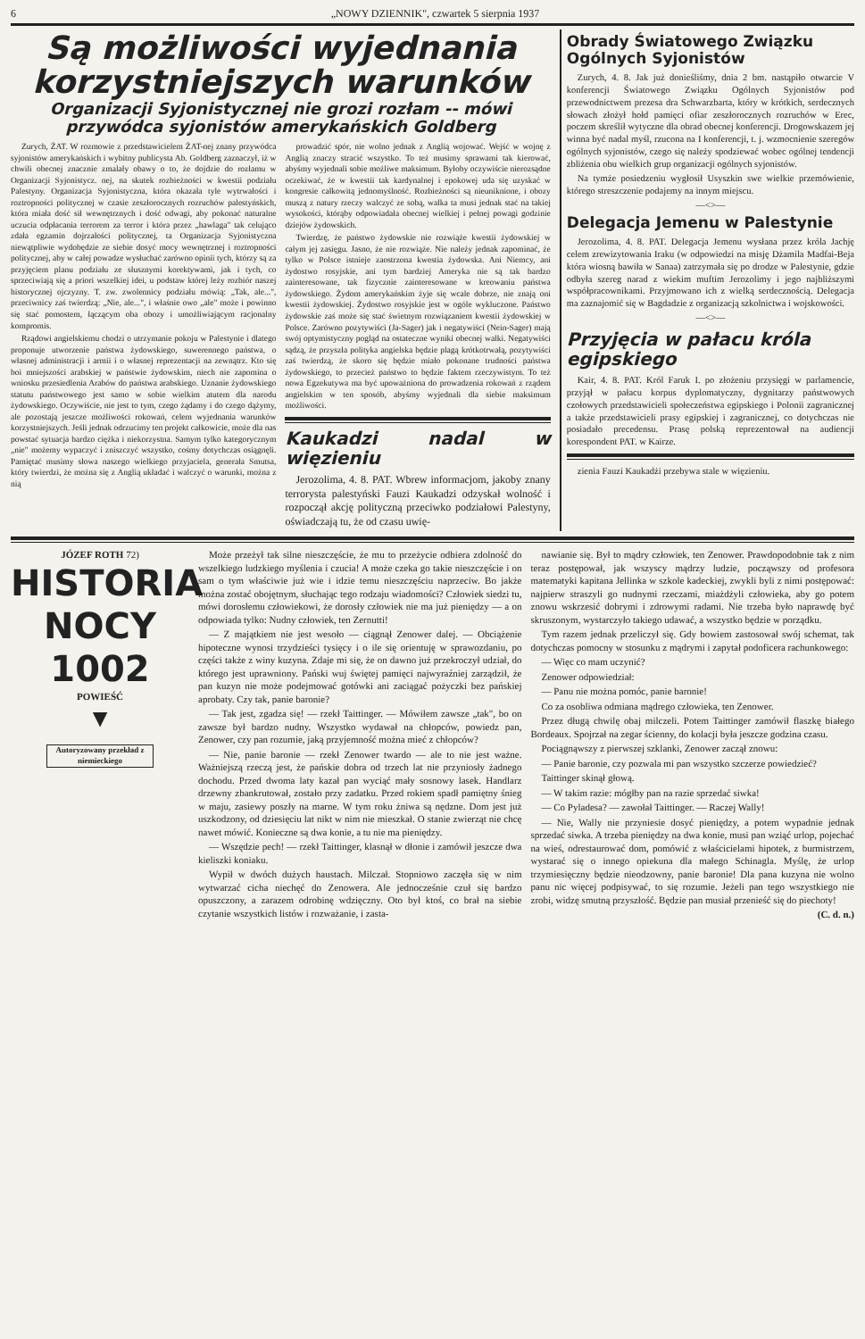6 „NOWY DZIENNIK", czwartek 5 sierpnia 1937
Są możliwości wyjednania korzystniejszych warunków
Organizacji Syjonistycznej nie grozi rozłam -- mówi przywódca syjonistów amerykańskich Goldberg
Zurych, ŻAT. W rozmowie z przedstawicielem ŻAT-nej znany przywódca syjonistów amerykańskich i wybitny publicysta Ab. Goldberg zaznaczył, iż w chwili obecnej znacznie zmalały obawy o to, że dojdzie do rozłamu w Organizacji Syjonistycz. nej, na skutek rozbieżności w kwestii podziału Palestyny. Organizacja Syjonistyczna, która okazała tyle wytrwałości i roztropności politycznej w czasie zeszłorocznych rozruchów palestyńskich, która miała dość sił wewnętrznych i dość odwagi, aby pokonać naturalne uczucia odpłacania terrorem za terror i która przez „hawlaga" tak celująco zdała egzamin dojrzałości politycznej, ta Organizacja Syjonistyczna niewątpliwie wydobędzie ze siebie dosyć mocy wewnętrznej i roztropności politycznej, aby w całej powadze wysłuchać zarówno opinii tych, którzy są za przyjęciem planu podziału ze słusznymi korektywami, jak i tych, co sprzeciwiają się a priori wszelkiej idei, u podstaw której leży rozbiór naszej historycznej ojczyzny. T. zw. zwolennicy podziału mówią: „Tak, ale...", przeciwnicy zaś twierdzą: „Nie, ale...", i właśnie owo „ale" może i powinno się stać pomostem, łączącym oba obozy i umożliwiającym racjonalny kompromis.
Rządowi angielskiemu chodzi o utrzymanie pokoju w Palestynie i dlatego proponuje utworzenie państwa żydowskiego, suwerennego państwa, o własnej administracji i armii i o własnej reprezentacji na zewnątrz. Kto się boi mniejszości arabskiej w państwie żydowskim, niech nie zapomina o wniosku przesiedlenia Arabów do państwa arabskiego. Uznanie żydowskiego statutu państwowego jest samo w sobie wielkim atutem dla narodu żydowskiego. Oczywiście, nie jest to tym, czego żądamy i do czego dążymy, ale pozostają jeszcze możliwości rokowań, celem wyjednania warunków korzystniejszych. Jeśli jednak odrzucimy ten projekt całkowicie, może dla nas powstać sytuacja bardzo ciężka i niekorzystna. Samym tylko kategorycznym „nie" możemy wypaczyć i zniszczyć wszystko, cośmy dotychczas osiągnęli. Pamiętać musimy słowa naszego wielkiego przyjaciela, generała Smutsa, który twierdzi, że można się z Anglią układać i walczyć o warunki, można z nią
prowadzić spór, nie wolno jednak z Anglią wojować. Wejść w wojnę z Anglią znaczy stracić wszystko. To też musimy sprawami tak kierować, abyśmy wyjednali sobie możliwe maksimum. Byłoby oczywiście nierozsądne oczekiwać, że w kwestii tak kardynalnej i epokowej uda się uzyskać w kongresie całkowitą jednomyślność. Rozbieżności są nieuniknione, i obozy muszą z natury rzeczy walczyć ze sobą, walka ta musi jednak stać na takiej wysokości, którąby odpowiadała obecnej wielkiej i pełnej powagi godzinie dziejów żydowskich.
Twierdzę, że państwo żydowskie nie rozwiąże kwestii żydowskiej w całym jej zasięgu. Jasno, że nie rozwiąże. Nie należy jednak zapominać, że tylko w Polsce istnieje zaostrzona kwestia żydowska. Ani Niemcy, ani żydostwo rosyjskie, ani tym bardziej Ameryka nie są tak bardzo zainteresowane, tak fizycznie zainteresowane w kreowaniu państwa żydowskiego. Żydom amerykańskim żyje się wcale dobrze, nie znają oni kwestii żydowskiej. Żydostwo rosyjskie jest w ogóle wykluczone. Państwo żydowskie zaś może się stać świetnym rozwiązaniem kwestii żydowskiej w Polsce. Zarówno pozytywiści (Ja-Sager) jak i negatywiści (Nein-Sager) mają swój optymistyczny pogląd na ostateczne wyniki obecnej walki. Negatywiści sądzą, że przyszła polityka angielska będzie plagą krótkotrwałą, pozytywiści zaś twierdzą, że skoro się będzie miało pokonane trudności państwa żydowskiego, to przecież państwo to będzie faktem rzeczywistym. To też nowa Egzekutywa ma być upoważniona do prowadzenia rokowań z rządem angielskim w ten sposób, abyśmy wyjednali dla siebie maksimum możliwości.
Kaukadzi nadal w więzieniu
Jerozolima, 4. 8. PAT. Wbrew informacjom, jakoby znany terrorysta palestyński Fauzi Kaukadzi odzyskał wolność i rozpoczął akcję polityczną przeciwko podziałowi Palestyny, oświadczają tu, że od czasu uwię-
Obrady Światowego Związku Ogólnych Syjonistów
Zurych, 4. 8. Jak już donieśliśmy, dnia 2 bm. nastąpiło otwarcie V konferencji Światowego Związku Ogólnych Syjonistów pod przewodnictwem prezesa dra Schwarzbarta, który w krótkich, serdecznych słowach złożył hołd pamięci ofiar zeszłorocznych rozruchów w Erec, poczem skreślił wytyczne dla obrad obecnej konferencji. Drogowskazem jej winna być nadal myśl, rzucona na I konferencji, t. j. wzmocnienie szeregów ogólnych syjonistów, czego się należy spodziewać wobec ogólnej tendencji zbliżenia obu wielkich grup organizacji ogólnych syjonistów.
Na tymże posiedzeniu wygłosił Usyszkin swe wielkie przemówienie, którego streszczenie podajemy na innym miejscu.
—<>—
Delegacja Jemenu w Palestynie
Jerozolima, 4. 8. PAT. Delegacja Jemenu wysłana przez króla Jachję celem zrewizytowania Iraku (w odpowiedzi na misję Dżamila Madfai-Beja która wiosną bawiła w Sanaa) zatrzymała się po drodze w Palestynie, gdzie odbyła szereg narad z wiekim muftim Jerozolimy i jego najbliższymi współpracownikami. Przyjmowano ich z wielką serdecznością. Delegacja ma zaznajomić się w Bagdadzie z organizacją szkolnictwa i wojskowości.
—<>—
Przyjęcia w pałacu króla egipskiego
Kair, 4. 8. PAT. Król Faruk I. po złożeniu przysięgi w parlamencie, przyjął w pałacu korpus dyplomatyczny, dygnitarzy państwowych czołowych przedstawicieli społeczeństwa egipskiego i Polonii zagranicznej a także przedstawicieli prasy egipskiej i zagranicznej, co dotychczas nie posiadało precedensu. Prasę polską reprezentował na audiencji korespondent PAT. w Kairze.
zienia Fauzi Kaukadżi przebywa stale w więzieniu.
JÓZEF ROTH 72)
HISTORIA
NOCY
1002
POWIEŚĆ
▼
Autoryzowany przekład z niemieckiego
Może przeżył tak silne nieszczęście, że mu to przeżycie odbiera zdolność do wszelkiego ludzkiego myślenia i czucia! A może czeka go takie nieszczęście i on sam o tym właściwie już wie i idzie temu nieszczęściu naprzeciw. Bo jakże można zostać obojętnym, słuchając tego rodzaju wiadomości? Człowiek siedzi tu, mówi dorosłemu człowiekowi, że dorosły człowiek nie ma już pieniędzy — a on odpowiada tylko: Nudny człowiek, ten Zernutti!
— Z majątkiem nie jest wesoło — ciągnął Zenower dalej. — Obciążenie hipoteczne wynosi trzydzieści tysięcy i o ile się orientuję w sprawozdaniu, po części także z winy kuzyna. Zdaje mi się, że on dawno już przekroczył udział, do którego jest uprawniony. Pański wuj świętej pamięci najwyraźniej zarządził, że pan kuzyn nie może podejmować gotówki ani zaciągać pożyczki bez pańskiej aprobaty. Czy tak, panie baronie?
— Tak jest, zgadza się! — rzekł Taittinger. — Mówiłem zawsze „tak", bo on zawsze był bardzo nudny. Wszystko wydawał na chłopców, powiedz pan, Zenower, czy pan rozumie, jaką przyjemność można mieć z chłopców?
— Nie, panie baronie — rzekł Zenower twardo — ale to nie jest ważne. Ważniejszą rzeczą jest, że pańskie dobra od trzech lat nie przyniosły żadnego dochodu. Przed dwoma laty kazał pan wyciąć mały sosnowy lasek. Handlarz drzewny zbankrutował, zostało przy zadatku. Przed rokiem spadł pamiętny śnieg w maju, zasiewy poszły na marne. W tym roku żniwa są nędzne. Dom jest już uszkodzony, od dziesięciu lat nikt w nim nie mieszkał. O stanie zwierząt nie chcę nawet mówić. Konieczne są dwa konie, a tu nie ma pieniędzy.
— Wszędzie pech! — rzekł Taittinger, klasnął w dłonie i zamówił jeszcze dwa kieliszki koniaku.
Wypił w dwóch dużych haustach. Milczał. Stopniowo zaczęła się w nim wytwarzać cicha niechęć do Zenowera. Ale jednocześnie czuł się bardzo opuszczony, a zarazem odrobinę wdzięczny. Oto był ktoś, co brał na siebie czytanie wszystkich listów i rozważanie, i zasta-
nawianie się. Był to mądry człowiek, ten Zenower. Prawdopodobnie tak z nim teraz postępował, jak wszyscy mądrzy ludzie, począwszy od profesora matematyki kapitana Jellinka w szkole kadeckiej, zwykli byli z nimi postępować: najpierw straszyli go nudnymi rzeczami, miażdżyli człowieka, aby go potem znowu wskrzesić dobrymi i zdrowymi radami. Nie trzeba było naprawdę być skruszonym, wystarczyło takiego udawać, a wszystko będzie w porządku.
Tym razem jednak przeliczył się. Gdy bowiem zastosował swój schemat, tak dotychczas pomocny w stosunku z mądrymi i zapytał podoficera rachunkowego:
— Więc co mam uczynić?
Zenower odpowiedział:
— Panu nie można pomóc, panie baronie!
Co za osobliwa odmiana mądrego człowieka, ten Zenower.
Przez długą chwilę obaj milczeli. Potem Taittinger zamówił flaszkę białego Bordeaux. Spojrzał na zegar ścienny, do kolacji była jeszcze godzina czasu.
Pociągnąwszy z pierwszej szklanki, Zenower zaczął znowu:
— Panie baronie, czy pozwala mi pan wszystko szczerze powiedzieć?
Taittinger skinął głową.
— W takim razie: mógłby pan na razie sprzedać siwka!
— Co Pyladesa? — zawołał Taittinger. — Raczej Wally!
— Nie, Wally nie przyniesie dosyć pieniędzy, a potem wypadnie jednak sprzedać siwka. A trzeba pieniędzy na dwa konie, musi pan wziąć urlop, pojechać na wieś, odrestaurować dom, pomówić z właścicielami hipotek, z burmistrzem, wystarać się o innego opiekuna dla małego Schinagla. Myślę, że urlop trzymiesięczny będzie nieodzowny, panie baronie! Dla pana kuzyna nie wolno panu nic więcej podpisywać, to się rozumie. Jeżeli pan tego wszystkiego nie zrobi, widzę smutną przyszłość. Będzie pan musiał przenieść się do piechoty!
(C. d. n.)